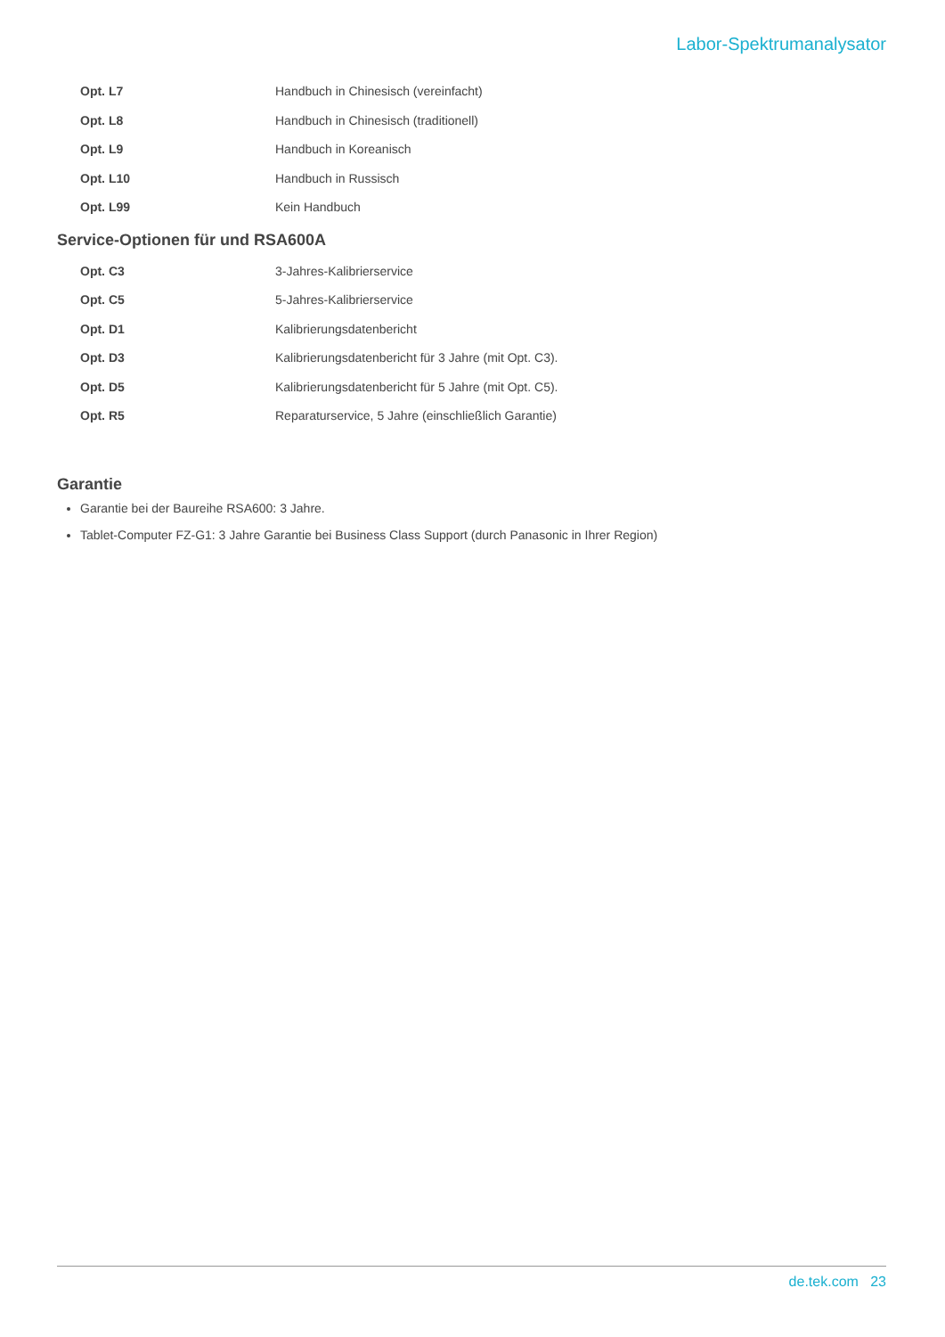Labor-Spektrumanalysator
| Opt. L7 | Handbuch in Chinesisch (vereinfacht) |
| Opt. L8 | Handbuch in Chinesisch (traditionell) |
| Opt. L9 | Handbuch in Koreanisch |
| Opt. L10 | Handbuch in Russisch |
| Opt. L99 | Kein Handbuch |
Service-Optionen für und RSA600A
| Opt. C3 | 3-Jahres-Kalibrierservice |
| Opt. C5 | 5-Jahres-Kalibrierservice |
| Opt. D1 | Kalibrierungsdatenbericht |
| Opt. D3 | Kalibrierungsdatenbericht für 3 Jahre (mit Opt. C3). |
| Opt. D5 | Kalibrierungsdatenbericht für 5 Jahre (mit Opt. C5). |
| Opt. R5 | Reparaturservice, 5 Jahre (einschließlich Garantie) |
Garantie
Garantie bei der Baureihe RSA600: 3 Jahre.
Tablet-Computer FZ-G1: 3 Jahre Garantie bei Business Class Support (durch Panasonic in Ihrer Region)
de.tek.com 23